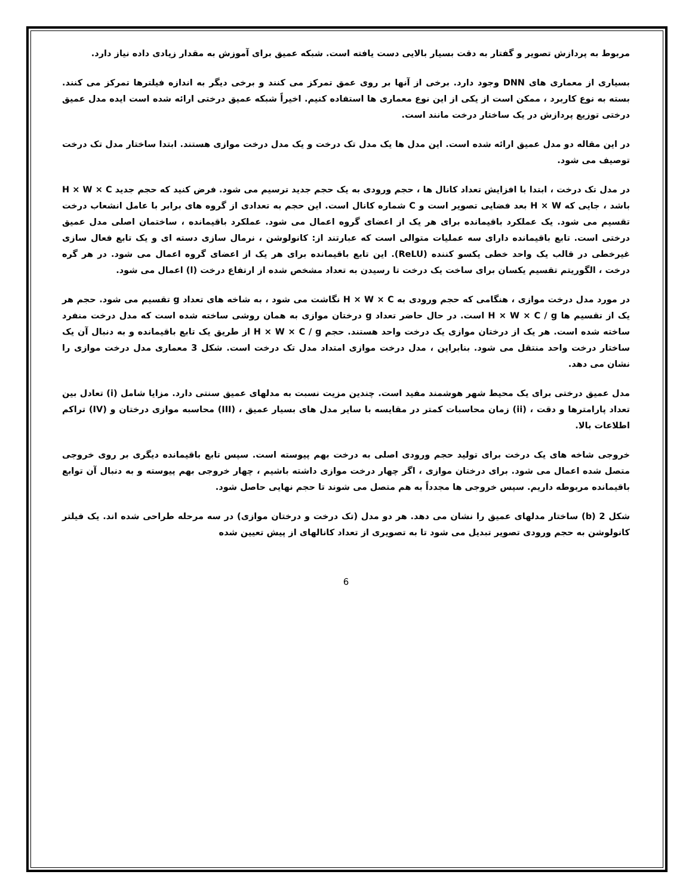مربوط به پردازش تصویر و گفتار به دقت بسیار بالایی دست یافته است. شبکه عمیق برای آموزش به مقدار زیادی داده نیاز دارد.
بسیاری از معماری های DNN وجود دارد. برخی از آنها بر روی عمق تمرکز می کنند و برخی دیگر به اندازه فیلترها تمرکز می کنند. بسته به نوع کاربرد ، ممکن است از یکی از این نوع معماری ها استفاده کنیم. اخیراً شبکه عمیق درختی ارائه شده است ایده مدل عمیق درختی توزیع پردازش در یک ساختار درخت مانند است.
در این مقاله دو مدل عمیق ارائه شده است. این مدل ها یک مدل تک درخت و یک مدل درخت موازی هستند. ابتدا ساختار مدل تک درخت توصیف می شود.
در مدل تک درخت ، ابتدا با افزایش تعداد کانال ها ، حجم ورودی به یک حجم جدید ترسیم می شود. فرض کنید که حجم جدید H × W × C باشد ، جایی که H × W بعد فضایی تصویر است و C شماره کانال است. این حجم به تعدادی از گروه های برابر با عامل انشعاب درخت تقسیم می شود. یک عملکرد باقیمانده برای هر یک از اعضای گروه اعمال می شود. عملکرد باقیمانده ، ساختمان اصلی مدل عمیق درختی است. تابع باقیمانده دارای سه عملیات متوالی است که عبارتند از: کانولوشن ، نرمال سازی دسته ای و یک تابع فعال سازی غیرخطی در قالب یک واحد خطی یکسو کننده (ReLU). این تابع باقیمانده برای هر یک از اعضای گروه اعمال می شود. در هر گره درخت ، الگوریتم تقسیم یکسان برای ساخت یک درخت تا رسیدن به تعداد مشخص شده از ارتفاع درخت (l) اعمال می شود.
در مورد مدل درخت موازی ، هنگامی که حجم ورودی به H × W × C نگاشت می شود ، به شاخه های تعداد g تقسیم می شود. حجم هر یک از تقسیم ها H × W × C / g است. در حال حاضر تعداد g درختان موازی به همان روشی ساخته شده است که مدل درخت منفرد ساخته شده است. هر یک از درختان موازی یک درخت واحد هستند. حجم H × W × C / g از طریق یک تابع باقیمانده و به دنبال آن یک ساختار درخت واحد منتقل می شود. بنابراین ، مدل درخت موازی امتداد مدل تک درخت است. شکل 3 معماری مدل درخت موازی را نشان می دهد.
مدل عمیق درختی برای یک محیط شهر هوشمند مفید است. چندین مزیت نسبت به مدلهای عمیق سنتی دارد. مزایا شامل (i) تعادل بین تعداد پارامترها و دقت ، (ii) زمان محاسبات کمتر در مقایسه با سایر مدل های بسیار عمیق ، (III) محاسبه موازی درختان و (IV) تراکم اطلاعات بالا.
خروجی شاخه های یک درخت برای تولید حجم ورودی اصلی به درخت بهم پیوسته است. سپس تابع باقیمانده دیگری بر روی خروجی متصل شده اعمال می شود. برای درختان موازی ، اگر چهار درخت موازی داشته باشیم ، چهار خروجی بهم پیوسته و به دنبال آن توابع باقیمانده مربوطه داریم. سپس خروجی ها مجدداً به هم متصل می شوند تا حجم نهایی حاصل شود.
شکل 2 (b) ساختار مدلهای عمیق را نشان می دهد. هر دو مدل (تک درخت و درختان موازی) در سه مرحله طراحی شده اند. یک فیلتر کانولوشن به حجم ورودی تصویر تبدیل می شود تا به تصویری از تعداد کانالهای از پیش تعیین شده
6